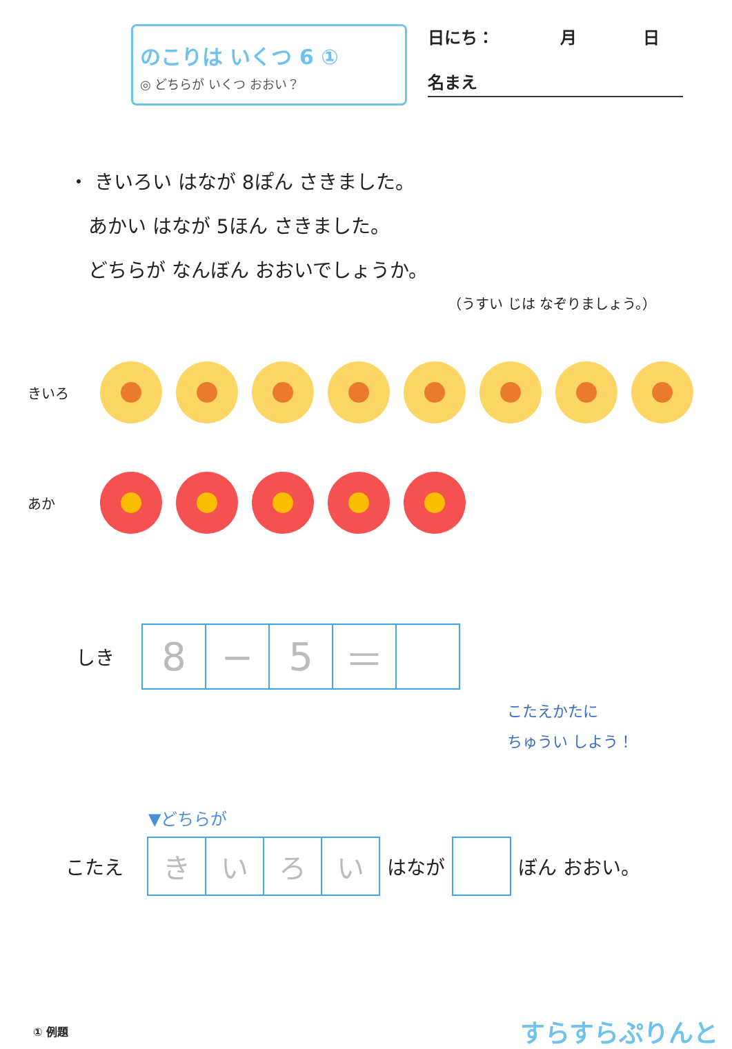のこりは いくつ 6 ①
◎ どちらが いくつ おおい？
日にち：　　　　月　　　　日
名まえ
・ きいろい はなが 8ぽん さきました。
　あかい はなが 5ほん さきました。
　どちらが なんぼん おおいでしょうか。
（うすい じは なぞりましょう。）
きいろ
あか
しき
| 8 | − | 5 | ＝ | |
こたえかたに
ちゅうい しよう！
▼どちらが
こたえ
| き | い | ろ | い |
はなが ぼん おおい。
① 例題
すらすらぷりんと